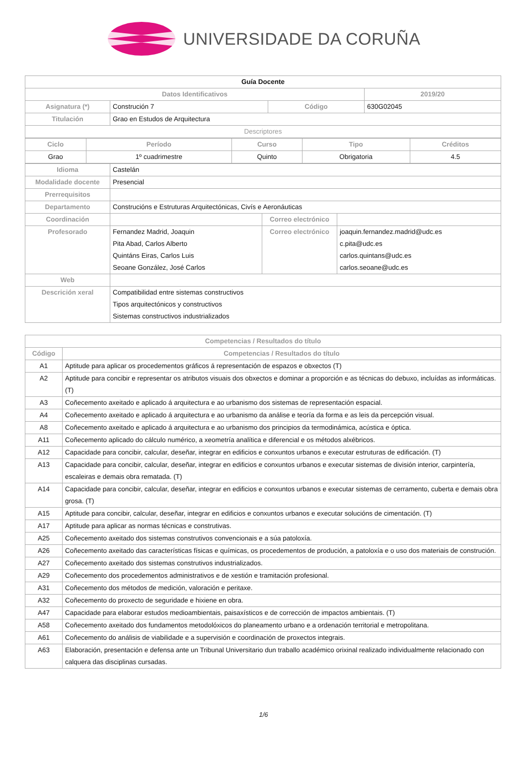UNIVERSIDADE DA CORUÑA
| Guía Docente | | | |
| Datos Identificativos | | | 2019/20 |
| Asignatura (*) | Construción 7 | Código | 630G02045 |
| Titulación | Grao en Estudos de Arquitectura | | |
| Descriptores | | | |
| Ciclo | Período | Curso | Tipo | Créditos |
| --- | --- | --- | --- | --- |
| Grao | 1º cuadrimestre | Quinto | Obrigatoria | 4.5 |
| Idioma | Castelán | | |
| Modalidade docente | Presencial | | |
| Prerrequisitos | | | |
| Departamento | Construcións e Estruturas Arquitectónicas, Civís e Aeronáuticas | | |
| Coordinación | | Correo electrónico | |
| Profesorado | Fernandez Madrid, Joaquin Pita Abad, Carlos Alberto Quintáns Eiras, Carlos Luis Seoane González, José Carlos | Correo electrónico | joaquin.fernandez.madrid@udc.es c.pita@udc.es carlos.quintans@udc.es carlos.seoane@udc.es |
| Web | | | |
| Descrición xeral | Compatibilidad entre sistemas constructivos Tipos arquitectónicos y constructivos Sistemas constructivos industrializados | | |
| Competencias / Resultados do título | |
| --- | --- |
| Código | Competencias / Resultados do título |
| A1 | Aptitude para aplicar os procedementos gráficos á representación de espazos e obxectos (T) |
| A2 | Aptitude para concibir e representar os atributos visuais dos obxectos e dominar a proporción e as técnicas do debuxo, incluídas as informáticas. (T) |
| A3 | Coñecemento axeitado e aplicado á arquitectura e ao urbanismo dos sistemas de representación espacial. |
| A4 | Coñecemento axeitado e aplicado á arquitectura e ao urbanismo da análise e teoría da forma e as leis da percepción visual. |
| A8 | Coñecemento axeitado e aplicado á arquitectura e ao urbanismo dos principios da termodinámica, acústica e óptica. |
| A11 | Coñecemento aplicado do cálculo numérico, a xeometría analítica e diferencial e os métodos alxébricos. |
| A12 | Capacidade para concibir, calcular, deseñar, integrar en edificios e conxuntos urbanos e executar estruturas de edificación. (T) |
| A13 | Capacidade para concibir, calcular, deseñar, integrar en edificios e conxuntos urbanos e executar sistemas de división interior, carpintería, escaleiras e demais obra rematada. (T) |
| A14 | Capacidade para concibir, calcular, deseñar, integrar en edificios e conxuntos urbanos e executar sistemas de cerramento, cuberta e demais obra grosa. (T) |
| A15 | Aptitude para concibir, calcular, deseñar, integrar en edificios e conxuntos urbanos e executar solucións de cimentación. (T) |
| A17 | Aptitude para aplicar as normas técnicas e construtivas. |
| A25 | Coñecemento axeitado dos sistemas construtivos convencionais e a súa patoloxía. |
| A26 | Coñecemento axeitado das características físicas e químicas, os procedementos de produción, a patoloxía e o uso dos materiais de construción. |
| A27 | Coñecemento axeitado dos sistemas construtivos industrializados. |
| A29 | Coñecemento dos procedementos administrativos e de xestión e tramitación profesional. |
| A31 | Coñecemento dos métodos de medición, valoración e peritaxe. |
| A32 | Coñecemento do proxecto de seguridade e hixiene en obra. |
| A47 | Capacidade para elaborar estudos medioambientais, paisaxísticos e de corrección de impactos ambientais. (T) |
| A58 | Coñecemento axeitado dos fundamentos metodolóxicos do planeamento urbano e a ordenación territorial e metropolitana. |
| A61 | Coñecemento do análisis de viabilidade e a supervisión e coordinación de proxectos integrais. |
| A63 | Elaboración, presentación e defensa ante un Tribunal Universitario dun traballo académico orixinal realizado individualmente relacionado con calquera das disciplinas cursadas. |
1/6